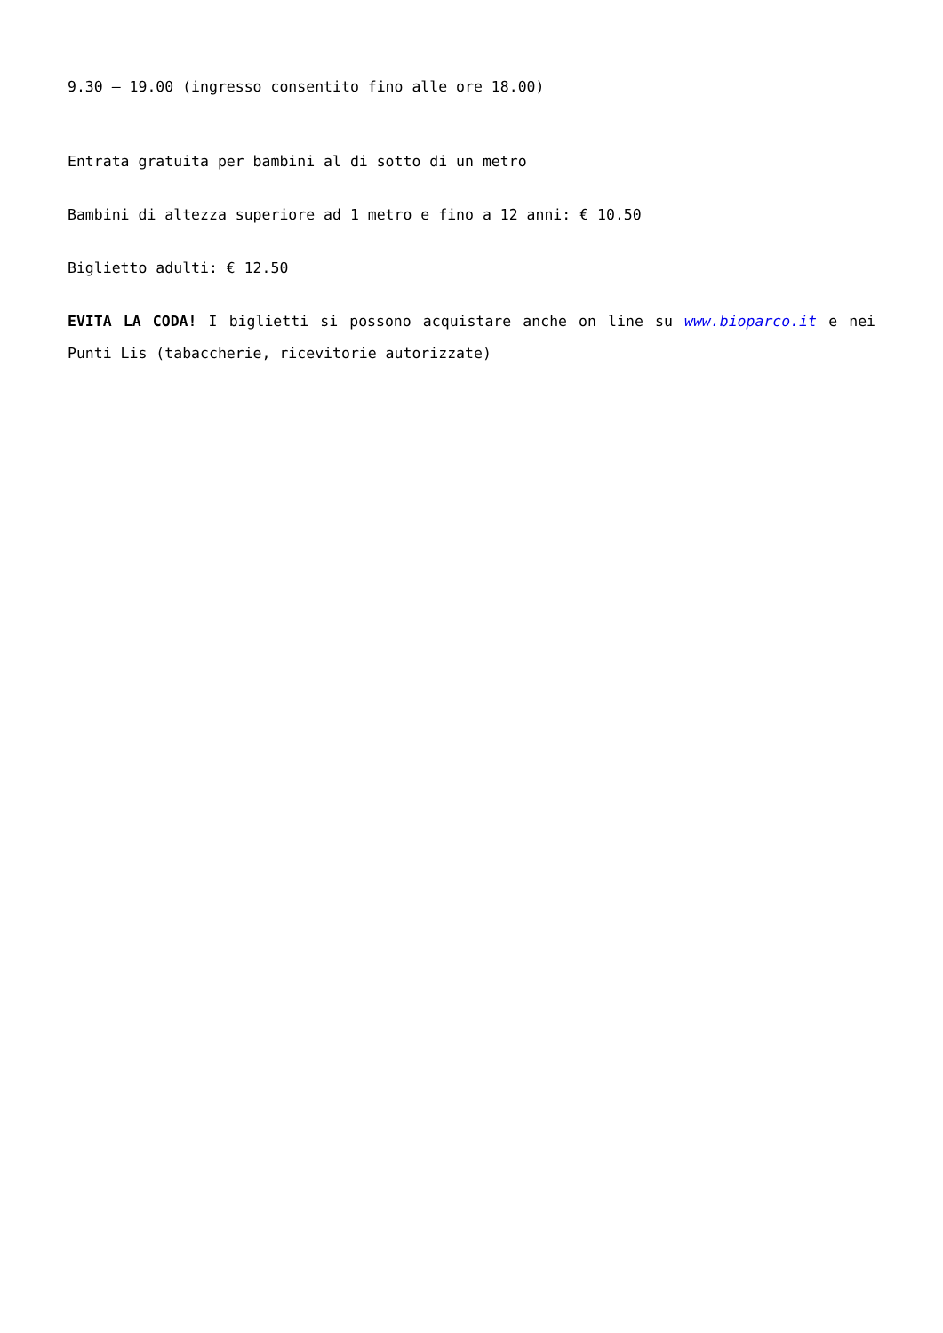9.30 – 19.00 (ingresso consentito fino alle ore 18.00)
Entrata gratuita per bambini al di sotto di un metro
Bambini di altezza superiore ad 1 metro e fino a 12 anni: € 10.50
Biglietto adulti: € 12.50
EVITA LA CODA! I biglietti si possono acquistare anche on line su www.bioparco.it e nei Punti Lis (tabaccherie, ricevitorie autorizzate)